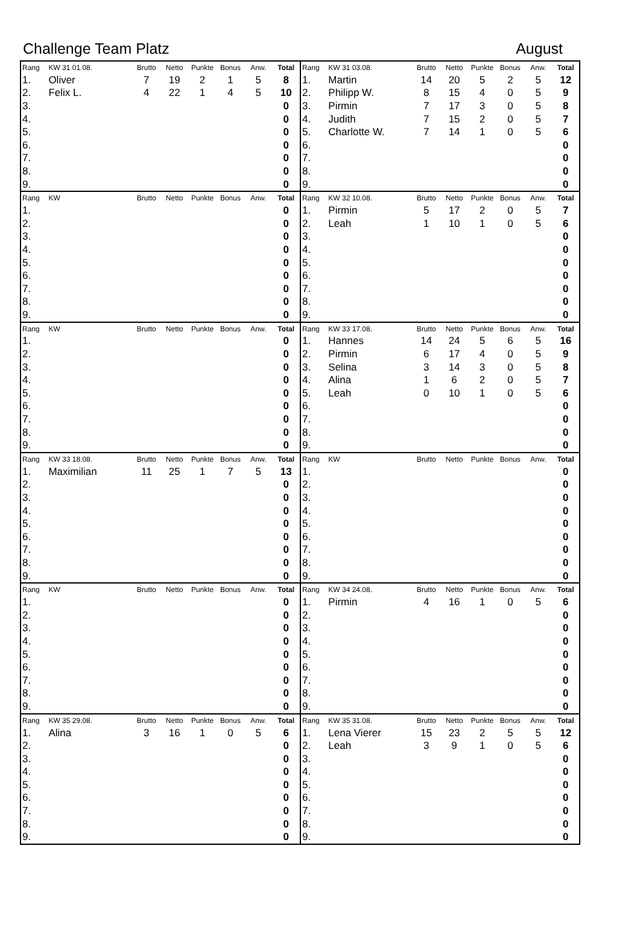Challenge Team Platz August
| Rang | KW 31 01.08. | Brutto | Netto | Punkte | Bonus | Anw. | Total | Rang | KW 31 03.08. | Brutto | Netto | Punkte | Bonus | Anw. | Total |
| 1. | Oliver | 7 | 19 | 2 | 1 | 5 | 8 | 1. | Martin | 14 | 20 | 5 | 2 | 5 | 12 |
| 2. | Felix L. | 4 | 22 | 1 | 4 | 5 | 10 | 2. | Philipp W. | 8 | 15 | 4 | 0 | 5 | 9 |
| 3. | | | | | | | 0 | 3. | Pirmin | 7 | 17 | 3 | 0 | 5 | 8 |
| 4. | | | | | | | 0 | 4. | Judith | 7 | 15 | 2 | 0 | 5 | 7 |
| 5. | | | | | | | 0 | 5. | Charlotte W. | 7 | 14 | 1 | 0 | 5 | 6 |
| 6. | | | | | | | 0 | 6. | | | | | | | 0 |
| 7. | | | | | | | 0 | 7. | | | | | | | 0 |
| 8. | | | | | | | 0 | 8. | | | | | | | 0 |
| 9. | | | | | | | 0 | 9. | | | | | | | 0 |
| Rang | KW | Brutto | Netto | Punkte | Bonus | Anw. | Total | Rang | KW 32 10.08. | Brutto | Netto | Punkte | Bonus | Anw. | Total |
| 1. | | | | | | | 0 | 1. | Pirmin | 5 | 17 | 2 | 0 | 5 | 7 |
| 2. | | | | | | | 0 | 2. | Leah | 1 | 10 | 1 | 0 | 5 | 6 |
| 3. | | | | | | | 0 | 3. | | | | | | | 0 |
| 4. | | | | | | | 0 | 4. | | | | | | | 0 |
| 5. | | | | | | | 0 | 5. | | | | | | | 0 |
| 6. | | | | | | | 0 | 6. | | | | | | | 0 |
| 7. | | | | | | | 0 | 7. | | | | | | | 0 |
| 8. | | | | | | | 0 | 8. | | | | | | | 0 |
| 9. | | | | | | | 0 | 9. | | | | | | | 0 |
| Rang | KW | Brutto | Netto | Punkte | Bonus | Anw. | Total | Rang | KW 33 17.08. | Brutto | Netto | Punkte | Bonus | Anw. | Total |
| 1. | | | | | | | 0 | 1. | Hannes | 14 | 24 | 5 | 6 | 5 | 16 |
| 2. | | | | | | | 0 | 2. | Pirmin | 6 | 17 | 4 | 0 | 5 | 9 |
| 3. | | | | | | | 0 | 3. | Selina | 3 | 14 | 3 | 0 | 5 | 8 |
| 4. | | | | | | | 0 | 4. | Alina | 1 | 6 | 2 | 0 | 5 | 7 |
| 5. | | | | | | | 0 | 5. | Leah | 0 | 10 | 1 | 0 | 5 | 6 |
| 6. | | | | | | | 0 | 6. | | | | | | | 0 |
| 7. | | | | | | | 0 | 7. | | | | | | | 0 |
| 8. | | | | | | | 0 | 8. | | | | | | | 0 |
| 9. | | | | | | | 0 | 9. | | | | | | | 0 |
| Rang | KW 33 18.08. | Brutto | Netto | Punkte | Bonus | Anw. | Total | Rang | KW | Brutto | Netto | Punkte | Bonus | Anw. | Total |
| 1. | Maximilian | 11 | 25 | 1 | 7 | 5 | 13 | 1. | | | | | | | 0 |
| 2. | | | | | | | 0 | 2. | | | | | | | 0 |
| 3. | | | | | | | 0 | 3. | | | | | | | 0 |
| 4. | | | | | | | 0 | 4. | | | | | | | 0 |
| 5. | | | | | | | 0 | 5. | | | | | | | 0 |
| 6. | | | | | | | 0 | 6. | | | | | | | 0 |
| 7. | | | | | | | 0 | 7. | | | | | | | 0 |
| 8. | | | | | | | 0 | 8. | | | | | | | 0 |
| 9. | | | | | | | 0 | 9. | | | | | | | 0 |
| Rang | KW | Brutto | Netto | Punkte | Bonus | Anw. | Total | Rang | KW 34 24.08. | Brutto | Netto | Punkte | Bonus | Anw. | Total |
| 1. | | | | | | | 0 | 1. | Pirmin | 4 | 16 | 1 | 0 | 5 | 6 |
| 2. | | | | | | | 0 | 2. | | | | | | | 0 |
| 3. | | | | | | | 0 | 3. | | | | | | | 0 |
| 4. | | | | | | | 0 | 4. | | | | | | | 0 |
| 5. | | | | | | | 0 | 5. | | | | | | | 0 |
| 6. | | | | | | | 0 | 6. | | | | | | | 0 |
| 7. | | | | | | | 0 | 7. | | | | | | | 0 |
| 8. | | | | | | | 0 | 8. | | | | | | | 0 |
| 9. | | | | | | | 0 | 9. | | | | | | | 0 |
| Rang | KW 35 29.08. | Brutto | Netto | Punkte | Bonus | Anw. | Total | Rang | KW 35 31.08. | Brutto | Netto | Punkte | Bonus | Anw. | Total |
| 1. | Alina | 3 | 16 | 1 | 0 | 5 | 6 | 1. | Lena Vierer | 15 | 23 | 2 | 5 | 5 | 12 |
| 2. | | | | | | | 0 | 2. | Leah | 3 | 9 | 1 | 0 | 5 | 6 |
| 3. | | | | | | | 0 | 3. | | | | | | | 0 |
| 4. | | | | | | | 0 | 4. | | | | | | | 0 |
| 5. | | | | | | | 0 | 5. | | | | | | | 0 |
| 6. | | | | | | | 0 | 6. | | | | | | | 0 |
| 7. | | | | | | | 0 | 7. | | | | | | | 0 |
| 8. | | | | | | | 0 | 8. | | | | | | | 0 |
| 9. | | | | | | | 0 | 9. | | | | | | | 0 |